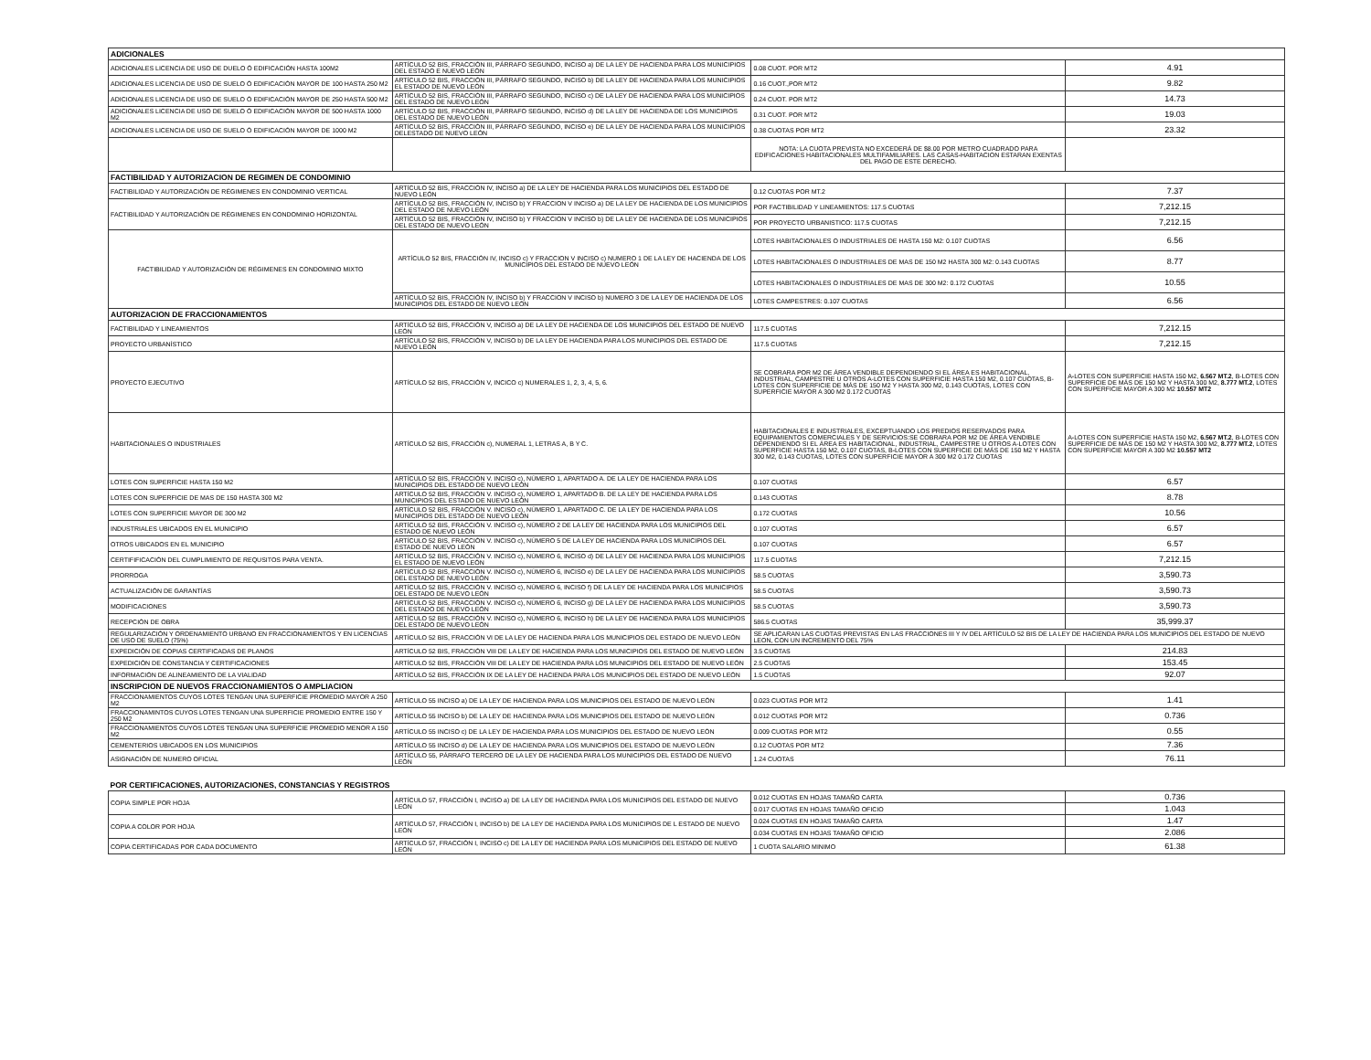| ADICIONALES | | | |
| --- | --- | --- | --- |
| ADICIONALES LICENCIA DE USO DE DUELO Ó EDIFICACIÓN HASTA 100M2 | ARTÍCULO 52 BIS, FRACCIÓN III, PÁRRAFO SEGUNDO, INCISO a) DE LA LEY DE HACIENDA PARA LOS MUNICIPIOS DEL ESTADO E NUEVO LEÓN | 0.08 CUOT. POR MT2 | 4.91 |
| ADICIONALES LICENCIA DE USO DE SUELO Ó EDIFICACIÓN MAYOR DE 100 HASTA 250 M2 | ARTÍCULO 52 BIS, FRACCIÓN III, PÁRRAFO SEGUNDO, INCISO b) DE LA LEY DE HACIENDA PARA LOS MUNICIPIOS EL ESTADO DE NUEVO LEÓN | 0.16 CUOT.,POR MT2 | 9.82 |
| ADICIONALES LICENCIA DE USO DE SUELO Ó EDIFICACIÓN MAYOR DE 250 HASTA 500 M2 | ARTÍCULO 52 BIS, FRACCIÓN III, PÁRRAFO SEGUNDO, INCISO c) DE LA LEY DE HACIENDA PARA LOS MUNICIPIOS DEL ESTADO DE NUEVO LEÓN | 0.24 CUOT. POR MT2 | 14.73 |
| ADICIONALES LICENCIA DE USO DE SUELO Ó EDIFICACIÓN MAYOR DE 500 HASTA 1000 M2 | ARTÍCULO 52 BIS, FRACCIÓN III, PÁRRAFO SEGUNDO, INCISO d) DE LA LEY DE HACIENDA DE LOS MUNICIPIOS DEL ESTADO DE NUEVO LEÓN | 0.31 CUOT. POR MT2 | 19.03 |
| ADICIONALES LICENCIA DE USO DE SUELO Ó EDIFICACIÓN MAYOR DE 1000 M2 | ARTÍCULO 52 BIS, FRACCIÓN III, PÁRRAFO SEGUNDO, INCISO e) DE LA LEY DE HACIENDA PARA LOS MUNICIPIOS DELESTADO DE NUEVO LEÓN | 0.38 CUOTAS POR MT2 | 23.32 |
| | | NOTA: LA CUOTA PREVISTA NO EXCEDERÁ DE $8.00 POR METRO CUADRADO PARA EDIFICACIONES HABITACIONALES MULTIFAMILIARES. LAS CASAS-HABITACION ESTARAN EXENTAS DEL PAGO DE ESTE DERECHO. | |
| FACTIBILIDAD Y AUTORIZACION DE REGIMEN DE CONDOMINIO | | | |
| FACTIBILIDAD Y AUTORIZACIÓN DE RÉGIMENES EN CONDOMINIO VERTICAL | ARTÍCULO 52 BIS, FRACCIÓN IV, INCISO a) DE LA LEY DE HACIENDA PARA LOS MUNICIPIOS DEL ESTADO DE NUEVO LEÓN | 0.12 CUOTAS POR MT.2 | 7.37 |
| FACTIBILIDAD Y AUTORIZACIÓN DE RÉGIMENES EN CONDOMINIO HORIZONTAL | ARTÍCULO 52 BIS, FRACCIÓN IV, INCISO b) Y FRACCION V INCISO a) DE LA LEY DE HACIENDA DE LOS MUNICIPIOS DEL ESTADO DE NUEVO LEÓN | POR FACTIBILIDAD Y LINEAMIENTOS: 117.5 CUOTAS | 7,212.15 |
| | ARTÍCULO 52 BIS, FRACCIÓN IV, INCISO b) Y FRACCION V INCISO b) DE LA LEY DE HACIENDA DE LOS MUNICIPIOS DEL ESTADO DE NUEVO LEÓN | POR PROYECTO URBANISTICO: 117.5 CUOTAS | 7,212.15 |
| FACTIBILIDAD Y AUTORIZACIÓN DE RÉGIMENES EN CONDOMINIO MIXTO | ARTÍCULO 52 BIS, FRACCIÓN IV, INCISO c) Y FRACCION V INCISO c) NUMERO 1 DE LA LEY DE HACIENDA DE LOS MUNICIPIOS DEL ESTADO DE NUEVO LEÓN | LOTES HABITACIONALES O INDUSTRIALES DE HASTA 150 M2: 0.107 CUOTAS | 6.56 |
| | | LOTES HABITACIONALES O INDUSTRIALES DE MAS DE 150 M2 HASTA 300 M2: 0.143 CUOTAS | 8.77 |
| | | LOTES HABITACIONALES O INDUSTRIALES DE MAS DE 300 M2: 0.172 CUOTAS | 10.55 |
| | ARTÍCULO 52 BIS, FRACCIÓN IV, INCISO b) Y FRACCION V INCISO b) NUMERO 3 DE LA LEY DE HACIENDA DE LOS MUNICIPIOS DEL ESTADO DE NUEVO LEÓN | LOTES CAMPESTRES: 0.107 CUOTAS | 6.56 |
| AUTORIZACION DE FRACCIONAMIENTOS | | | |
| FACTIBILIDAD Y LINEAMIENTOS | ARTÍCULO 52 BIS, FRACCIÓN V, INCISO a) DE LA LEY DE HACIENDA DE LOS MUNICIPIOS DEL ESTADO DE NUEVO LEÓN | 117.5 CUOTAS | 7,212.15 |
| PROYECTO URBANÍSTICO | ARTÍCULO 52 BIS, FRACCIÓN V, INCISO b) DE LA LEY DE HACIENDA PARA LOS MUNICIPIOS DEL ESTADO DE NUEVO LEÓN | 117.5 CUOTAS | 7,212.15 |
| PROYECTO EJECUTIVO | ARTÍCULO 52 BIS, FRACCIÓN V, INCICO c) NUMERALES 1, 2, 3, 4, 5, 6. | SE COBRARA POR M2 DE ÁREA VENDIBLE DEPENDIENDO SI EL ÁREA ES HABITACIONAL, INDUSTRIAL, CAMPESTRE U OTROS A-LOTES CON SUPERFICIE HASTA 150 M2, 0.107 CUOTAS, B-LOTES CON SUPERFICIE DE MÁS DE 150 M2 Y HASTA 300 M2, 0.143 CUOTAS, LOTES CON SUPERFICIE MAYOR A 300 M2 0.172 CUOTAS | A-LOTES CON SUPERFICIE HASTA 150 M2, 6.567 MT.2 , B-LOTES CON SUPERFICIE DE MÁS DE 150 M2 Y HASTA 300 M2, 8.777 MT.2 , LOTES CON SUPERFICIE MAYOR A 300 M2 10.557 MT2 |
| HABITACIONALES O INDUSTRIALES | ARTÍCULO 52 BIS, FRACCIÓN c), NUMERAL 1, LETRAS A, B Y C. | HABITACIONALES E INDUSTRIALES, EXCEPTUANDO LOS PREDIOS RESERVADOS PARA EQUIPAMIENTOS COMERCIALES Y DE SERVICIOS:SE COBRARA POR M2 DE ÁREA VENDIBLE DEPENDIENDO SI EL ÁREA ES HABITACIONAL, INDUSTRIAL, CAMPESTRE U OTROS A-LOTES CON SUPERFICIE HASTA 150 M2, 0.107 CUOTAS, B-LOTES CON SUPERFICIE DE MÁS DE 150 M2 Y HASTA 300 M2, 0.143 CUOTAS, LOTES CON SUPERFICIE MAYOR A 300 M2 0.172 CUOTAS | A-LOTES CON SUPERFICIE HASTA 150 M2, 6.567 MT.2 , B-LOTES CON SUPERFICIE DE MÁS DE 150 M2 Y HASTA 300 M2, 8.777 MT.2 , LOTES CON SUPERFICIE MAYOR A 300 M2 10.557 MT2 |
| LOTES CON SUPERFICIE HASTA 150 M2 | ARTÍCULO 52 BIS, FRACCIÓN V. INCISO c), NÚMERO 1, APARTADO A. DE LA LEY DE HACIENDA PARA LOS MUNICIPIOS DEL ESTADO DE NUEVO LEÓN | 0.107 CUOTAS | 6.57 |
| LOTES CON SUPERFICIE DE MAS DE 150 HASTA 300 M2 | ARTÍCULO 52 BIS, FRACCIÓN V. INCISO c), NÚMERO 1, APARTADO B. DE LA LEY DE HACIENDA PARA LOS MUNICIPIOS DEL ESTADO DE NUEVO LEÓN | 0.143 CUOTAS | 8.78 |
| LOTES CON SUPERFICIE MAYOR DE 300 M2 | ARTÍCULO 52 BIS, FRACCIÓN V. INCISO c), NÚMERO 1, APARTADO C. DE LA LEY DE HACIENDA PARA LOS MUNICIPIOS DEL ESTADO DE NUEVO LEÓN | 0.172 CUOTAS | 10.56 |
| INDUSTRIALES UBICADOS EN EL MUNICIPIO | ARTÍCULO 52 BIS, FRACCIÓN V. INCISO c), NÚMERO 2 DE LA LEY DE HACIENDA PARA LOS MUNICIPIOS DEL ESTADO DE NUEVO LEÓN | 0.107 CUOTAS | 6.57 |
| OTROS UBICADOS EN EL MUNICIPIO | ARTÍCULO 52 BIS, FRACCIÓN V. INCISO c), NÚMERO 5 DE LA LEY DE HACIENDA PARA LOS MUNICIPIOS DEL ESTADO DE NUEVO LEÓN | 0.107 CUOTAS | 6.57 |
| CERTIFIFICACIÓN DEL CUMPLIMIENTO DE REQUSITOS PARA VENTA. | ARTÍCULO 52 BIS, FRACCIÓN V. INCISO c), NÚMERO 6, INCISO d) DE LA LEY DE HACIENDA PARA LOS MUNICIPIOS EL ESTADO DE NUEVO LEÓN | 117.5 CUOTAS | 7,212.15 |
| PRORROGA | ARTÍCULO 52 BIS, FRACCIÓN V. INCISO c), NÚMERO 6, INCISO e) DE LA LEY DE HACIENDA PARA LOS MUNICIPIOS DEL ESTADO DE NUEVO LEÓN | 58.5 CUOTAS | 3,590.73 |
| ACTUALIZACIÓN DE GARANTÍAS | ARTÍCULO 52 BIS, FRACCIÓN V. INCISO c), NÚMERO 6, INCISO f) DE LA LEY DE HACIENDA PARA LOS MUNICIPIOS DEL ESTADO DE NUEVO LEÓN | 58.5 CUOTAS | 3,590.73 |
| MODIFICACIONES | ARTÍCULO 52 BIS, FRACCIÓN V. INCISO c), NÚMERO 6, INCISO g) DE LA LEY DE HACIENDA PARA LOS MUNICIPIOS DEL ESTADO DE NUEVO LEÓN | 58.5 CUOTAS | 3,590.73 |
| RECEPCIÓN DE OBRA | ARTÍCULO 52 BIS, FRACCIÓN V. INCISO c), NÚMERO 6, INCISO h) DE LA LEY DE HACIENDA PARA LOS MUNICIPIOS DEL ESTADO DE NUEVO LEÓN | 586.5 CUOTAS | 35,999.37 |
| REGULARIZACIÓN Y ORDENAMIENTO URBANO EN FRACCIONAMIENTOS Y EN LICENCIAS DE USO DE SUELO (75%) | ARTÍCULO 52 BIS, FRACCIÓN VI DE LA LEY DE HACIENDA PARA LOS MUNICIPIOS DEL ESTADO DE NUEVO LEÓN | SE APLICARAN LAS CUOTAS PREVISTAS EN LAS FRACCIONES III Y IV DEL ARTÍCULO 52 BIS DE LA LEY DE HACIENDA PARA LOS MUNICIPIOS DEL ESTADO DE NUEVO LEON, CON UN INCREMENTO DEL 75% | |
| EXPEDICIÓN DE COPIAS CERTIFICADAS DE PLANOS | ARTÍCULO 52 BIS, FRACCIÓN VIII DE LA LEY DE HACIENDA PARA LOS MUNICIPIOS DEL ESTADO DE NUEVO LEÓN | 3.5 CUOTAS | 214.83 |
| EXPEDICIÓN DE CONSTANCIA Y CERTIFICACIONES | ARTÍCULO 52 BIS, FRACCIÓN VIII DE LA LEY DE HACIENDA PARA LOS MUNICIPIOS DEL ESTADO DE NUEVO LEÓN | 2.5 CUOTAS | 153.45 |
| INFORMACIÓN DE ALINEAMIENTO DE LA VIALIDAD | ARTÍCULO 52 BIS, FRACCIÓN IX DE LA LEY DE HACIENDA PARA LOS MUNICIPIOS DEL ESTADO DE NUEVO LEÓN | 1.5 CUOTAS | 92.07 |
| INSCRIPCION DE NUEVOS FRACCIONAMIENTOS O AMPLIACION | | | |
| FRACCIONAMIENTOS CUYOS LOTES TENGAN UNA SUPERFICIE PROMEDIO MAYOR A 250 M2 | ARTÍCULO 55 INCISO a) DE LA LEY DE HACIENDA PARA LOS MUNICIPIOS DEL ESTADO DE NUEVO LEÓN | 0.023 CUOTAS POR MT2 | 1.41 |
| FRACCIONAMINTOS CUYOS LOTES TENGAN UNA SUPERFICIE PROMEDIO ENTRE 150 Y 250 M2 | ARTÍCULO 55 INCISO b) DE LA LEY DE HACIENDA PARA LOS MUNICIPIOS DEL ESTADO DE NUEVO LEÓN | 0.012 CUOTAS POR MT2 | 0.736 |
| FRACCIONAMIENTOS CUYOS LOTES TENGAN UNA SUPERFICIE PROMEDIO MENOR A 150 M2 | ARTÍCULO 55 INCISO c) DE LA LEY DE HACIENDA PARA LOS MUNICIPIOS DEL ESTADO DE NUEVO LEÓN | 0.009 CUOTAS POR MT2 | 0.55 |
| CEMENTERIOS UBICADOS EN LOS MUNICIPIOS | ARTÍCULO 55 INCISO d) DE LA LEY DE HACIENDA PARA LOS MUNICIPIOS DEL ESTADO DE NUEVO LEÓN | 0.12 CUOTAS POR MT2 | 7.36 |
| ASIGNACIÓN DE NUMERO OFICIAL | ARTÍCULO 55, PÁRRAFO TERCERO DE LA LEY DE HACIENDA PARA LOS MUNICIPIOS DEL ESTADO DE NUEVO LEÓN | 1.24 CUOTAS | 76.11 |
| POR CERTIFICACIONES, AUTORIZACIONES, CONSTANCIAS Y REGISTROS | | | |
| COPIA SIMPLE POR HOJA | ARTÍCULO 57, FRACCIÓN I, INCISO a) DE LA LEY DE HACIENDA PARA LOS MUNICIPIOS DEL ESTADO DE NUEVO LEÓN | 0.012 CUOTAS EN HOJAS TAMAÑO CARTA | 0.736 |
| | | 0.017 CUOTAS EN HOJAS TAMAÑO OFICIO | 1.043 |
| COPIA A COLOR POR HOJA | ARTÍCULO 57, FRACCIÓN I, INCISO b) DE LA LEY DE HACIENDA PARA LOS MUNICIPIOS DE L ESTADO DE NUEVO LEÓN | 0.024 CUOTAS EN HOJAS TAMAÑO CARTA | 1.47 |
| | | 0.034 CUOTAS EN HOJAS TAMAÑO OFICIO | 2.086 |
| COPIA CERTIFICADAS POR CADA DOCUMENTO | ARTÍCULO 57, FRACCIÓN I, INCISO c) DE LA LEY DE HACIENDA PARA LOS MUNICIPIOS DEL ESTADO DE NUEVO LEÓN | 1 CUOTA SALARIO MINIMO | 61.38 |